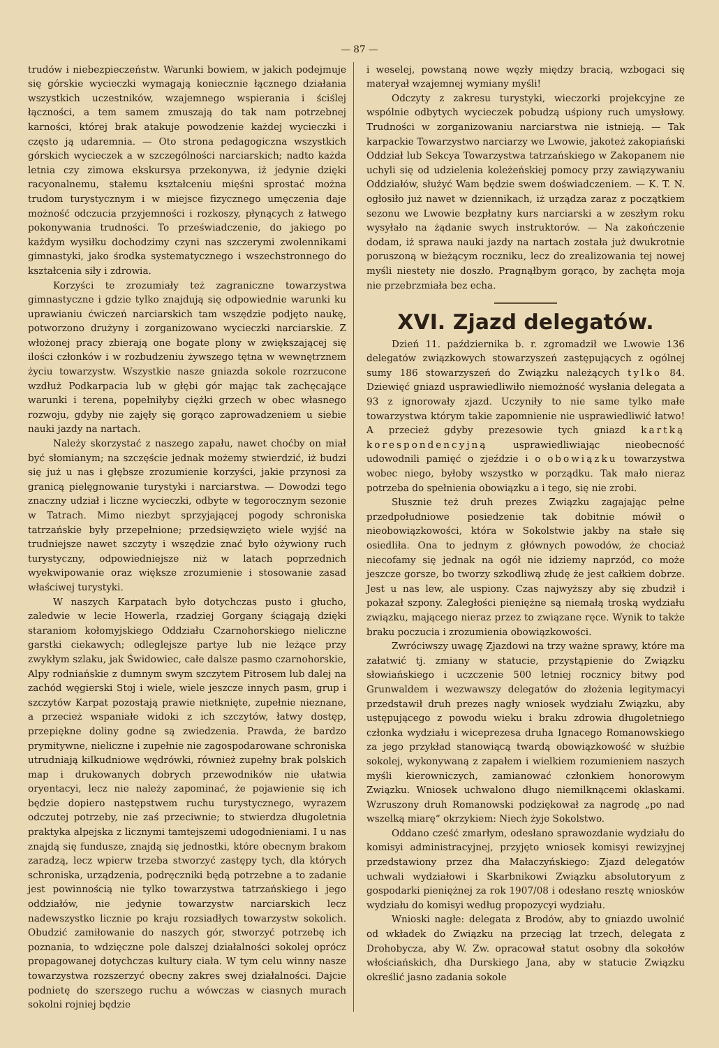— 87 —
trudów i niebezpieczeństw. Warunki bowiem, w jakich podejmuje się górskie wycieczki wymagają koniecznie łącznego działania wszystkich uczestników, wzajemnego wspierania i ściślej łączności, a tem samem zmuszają do tak nam potrzebnej karności, której brak atakuje powodzenie każdej wycieczki i często ją udaremnia. — Oto strona pedagogiczna wszystkich górskich wycieczek a w szczególności narciarskich; nadto każda letnia czy zimowa ekskursya przekonywa, iż jedynie dzięki racyonalnemu, stałemu kształceniu mięśni sprostać można trudom turystycznym i w miejsce fizycznego umęczenia daje możność odczucia przyjemności i rozkoszy, płynących z łatwego pokonywania trudności. To przeświadczenie, do jakiego po każdym wysiłku dochodzimy czyni nas szczerymi zwolennikami gimnastyki, jako środka systematycznego i wszechstronnego do kształcenia siły i zdrowia.
Korzyści te zrozumiały też zagraniczne towarzystwa gimnastyczne i gdzie tylko znajdują się odpowiednie warunki ku uprawianiu ćwiczeń narciarskich tam wszędzie podjęto naukę, potworzono drużyny i zorganizowano wycieczki narciarskie. Z włożonej pracy zbierają one bogate plony w zwiększającej się ilości członków i w rozbudzeniu żywszego tętna w wewnętrznem życiu towarzystw. Wszystkie nasze gniazda sokole rozrzucone wzdłuż Podkarpacia lub w głębi gór mając tak zachęcające warunki i terena, popełniłyby ciężki grzech w obec własnego rozwoju, gdyby nie zajęły się gorąco zaprowadzeniem u siebie nauki jazdy na nartach.
Należy skorzystać z naszego zapału, nawet choćby on miał być słomianym; na szczęście jednak możemy stwierdzić, iż budzi się już u nas i głębsze zrozumienie korzyści, jakie przynosi za granicą pielęgnowanie turystyki i narciarstwa. — Dowodzi tego znaczny udział i liczne wycieczki, odbyte w tegorocznym sezonie w Tatrach. Mimo niezbyt sprzyjającej pogody schroniska tatrzańskie były przepełnione; przedsięwzięto wiele wyjść na trudniejsze nawet szczyty i wszędzie znać było ożywiony ruch turystyczny, odpowiedniejsze niż w latach poprzednich wyekwipowanie oraz większe zrozumienie i stosowanie zasad właściwej turystyki.
W naszych Karpatach było dotychczas pusto i głucho, zaledwie w lecie Howerla, rzadziej Gorgany ściągają dzięki staraniom kołomyjskiego Oddziału Czarnohorskiego nieliczne garstki ciekawych; odleglejsze partye lub nie leżące przy zwykłym szlaku, jak Świdowiec, całe dalsze pasmo czarnohorskie, Alpy rodniańskie z dumnym swym szczytem Pitrosem lub dalej na zachód węgierski Stoj i wiele, wiele jeszcze innych pasm, grup i szczytów Karpat pozostają prawie nietknięte, zupełnie nieznane, a przecież wspaniałe widoki z ich szczytów, łatwy dostęp, przepiękne doliny godne są zwiedzenia. Prawda, że bardzo prymitywne, nieliczne i zupełnie nie zagospodarowane schroniska utrudniają kilkudniowe wędrówki, również zupełny brak polskich map i drukowanych dobrych przewodników nie ułatwia oryentacyi, lecz nie należy zapominać, że pojawienie się ich będzie dopiero następstwem ruchu turystycznego, wyrazem odczutej potrzeby, nie zaś przeciwnie; to stwierdza długoletnia praktyka alpejska z licznymi tamtejszemi udogodnieniami. I u nas znajdą się fundusze, znajdą się jednostki, które obecnym brakom zaradzą, lecz wpierw trzeba stworzyć zastępy tych, dla których schroniska, urządzenia, podręczniki będą potrzebne a to zadanie jest powinnością nie tylko towarzystwa tatrzańskiego i jego oddziałów, nie jedynie towarzystw narciarskich lecz nadewszystko licznie po kraju rozsiadłych towarzystw sokolich. Obudzić zamiłowanie do naszych gór, stworzyć potrzebę ich poznania, to wdzięczne pole dalszej działalności sokolej oprócz propagowanej dotychczas kultury ciała. W tym celu winny nasze towarzystwa rozszerzyć obecny zakres swej działalności. Dajcie podnietę do szerszego ruchu a wówczas w ciasnych murach sokolni rojniej będzie
i weselej, powstaną nowe węzły między bracią, wzbogaci się materyał wzajemnej wymiany myśli!
Odczyty z zakresu turystyki, wieczorki projekcyjne ze wspólnie odbytych wycieczek pobudzą uśpiony ruch umysłowy. Trudności w zorganizowaniu narciarstwa nie istnieją. — Tak karpackie Towarzystwo narciarzy we Lwowie, jakoteż zakopiański Oddział lub Sekcya Towarzystwa tatrzańskiego w Zakopanem nie uchyli się od udzielenia koleżeńskiej pomocy przy zawiązywaniu Oddziałów, służyć Wam będzie swem doświadczeniem. — K. T. N. ogłosiło już nawet w dziennikach, iż urządza zaraz z początkiem sezonu we Lwowie bezpłatny kurs narciarski a w zeszłym roku wysyłało na żądanie swych instruktorów. — Na zakończenie dodam, iż sprawa nauki jazdy na nartach została już dwukrotnie poruszoną w bieżącym roczniku, lecz do zrealizowania tej nowej myśli niestety nie doszło. Pragnąłbym gorąco, by zachęta moja nie przebrzmiała bez echa.
XVI. Zjazd delegatów.
Dzień 11. października b. r. zgromadził we Lwowie 136 delegatów związkowych stowarzyszeń zastępujących z ogólnej sumy 186 stowarzyszeń do Związku należących tylko 84. Dziewięć gniazd usprawiedliwiło niemożność wysłania delegata a 93 z ignorowały zjazd. Uczyniły to nie same tylko małe towarzystwa którym takie zapomnienie nie usprawiedliwić łatwo! A przecież gdyby prezesowie tych gniazd kartką korespondencyjną usprawiedliwiając nieobecność udowodnili pamięć o zjeździe i o obowiązku towarzystwa wobec niego, byłoby wszystko w porządku. Tak mało nieraz potrzeba do spełnienia obowiązku a i tego, się nie zrobi.
Słusznie też druh prezes Związku zagajając pełne przedpołudniowe posiedzenie tak dobitnie mówił o nieobowiązkowości, która w Sokolstwie jakby na stałe się osiedliła. Ona to jednym z głównych powodów, że chociaż niecofamy się jednak na ogół nie idziemy naprzód, co może jeszcze gorsze, bo tworzy szkodliwą złudę że jest całkiem dobrze. Jest u nas lew, ale uspiony. Czas najwyższy aby się zbudził i pokazał szpony. Zaległości pieniężne są niemałą troską wydziału związku, mającego nieraz przez to związane ręce. Wynik to także braku poczucia i zrozumienia obowiązkowości.
Zwróciwszy uwagę Zjazdowi na trzy ważne sprawy, które ma załatwić tj. zmiany w statucie, przystąpienie do Związku słowiańskiego i uczczenie 500 letniej rocznicy bitwy pod Grunwaldem i wezwawszy delegatów do złożenia legitymacyi przedstawił druh prezes nagły wniosek wydziału Związku, aby ustępującego z powodu wieku i braku zdrowia długoletniego członka wydziału i wiceprezesa druha Ignacego Romanowskiego za jego przykład stanowiącą twardą obowiązkowość w służbie sokolej, wykonywaną z zapałem i wielkiem rozumieniem naszych myśli kierowniczych, zamianować członkiem honorowym Związku. Wniosek uchwalono długo niemilknącemi oklaskami. Wzruszony druh Romanowski podziękował za nagrodę „po nad wszelką miarę“ okrzykiem: Niech żyje Sokolstwo.
Oddano cześć zmarłym, odesłano sprawozdanie wydziału do komisyi administracyjnej, przyjęto wniosek komisyi rewizyjnej przedstawiony przez dha Małaczyńskiego: Zjazd delegatów uchwali wydziałowi i Skarbnikowi Związku absolutoryum z gospodarki pieniężnej za rok 1907/08 i odesłano resztę wniosków wydziału do komisyi według propozycyi wydziału.
Wnioski nagłe: delegata z Brodów, aby to gniazdo uwolnić od wkładek do Związku na przeciąg lat trzech, delegata z Drohobycza, aby W. Zw. opracował statut osobny dla sokołów włościańskich, dha Durskiego Jana, aby w statucie Związku określić jasno zadania sokole